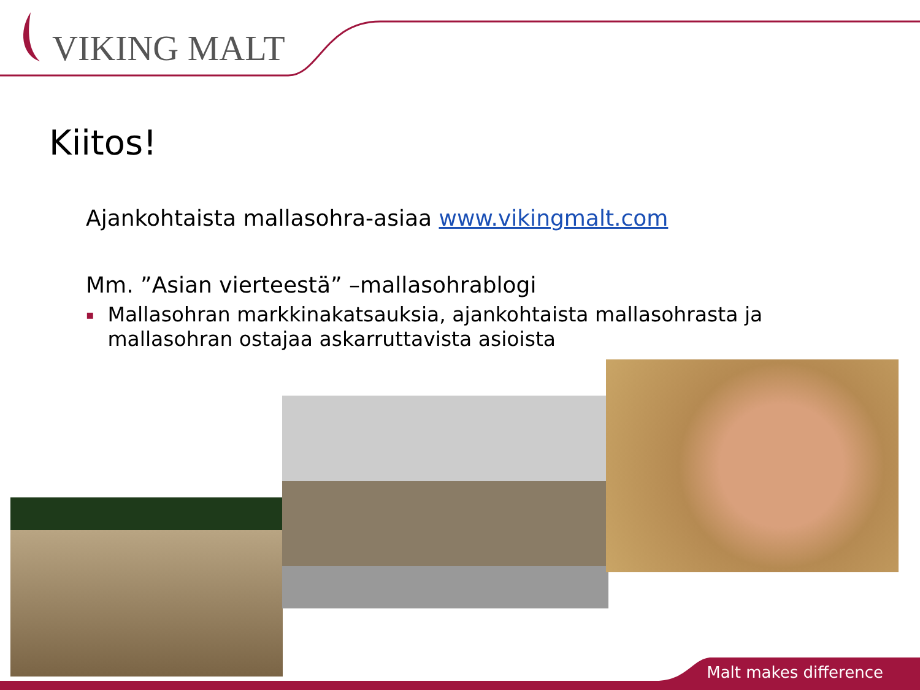VIKING MALT
Kiitos!
Ajankohtaista mallasohra-asiaa www.vikingmalt.com
Mm. ”Asian vierteestä” –mallasohrablogi
▪
Mallasohran markkinakatsauksia, ajankohtaista mallasohrasta ja mallasohran ostajaa askarruttavista asioista
Malt makes difference